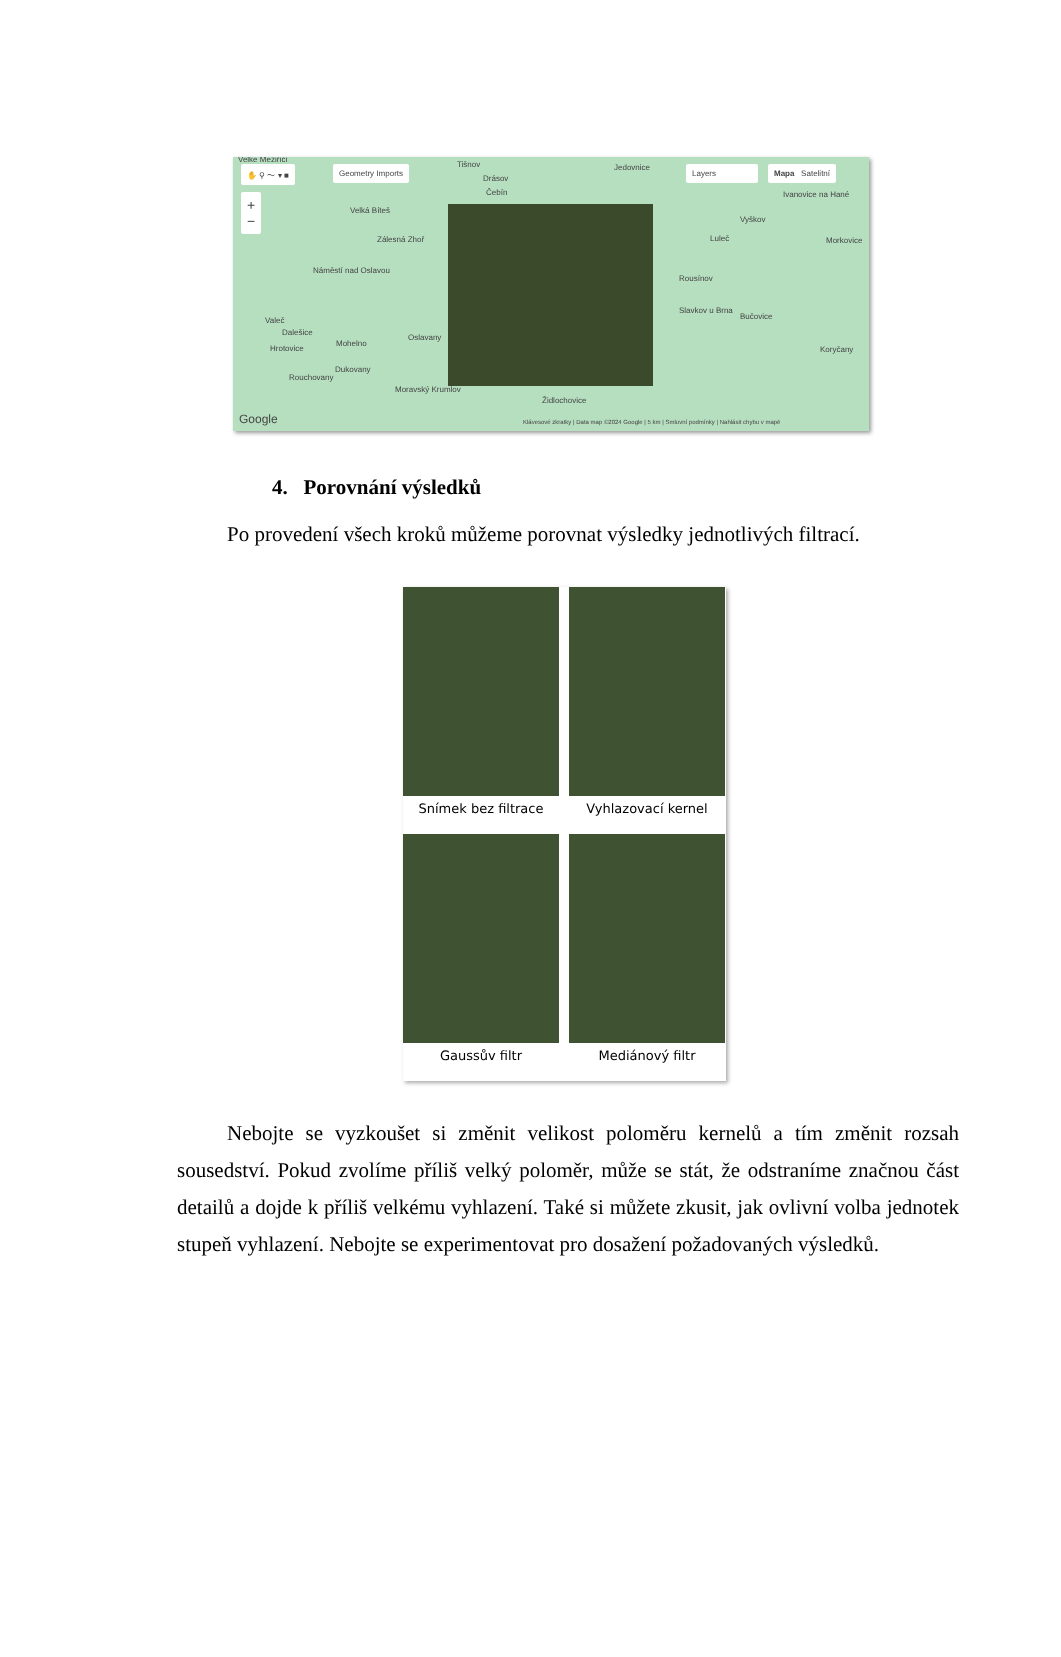✋ ⚲ 〜 ▾ ■ Geometry Imports Layers Mapa Satelitní
+
−
Velké Meziříčí
Tišnov
Drásov
Čebín
Jedovnice
Velká Bíteš
Zálesná Zhoř
Náměstí nad Oslavou
Ivanovice na Hané
Vyškov
Luleč Morkovice
Rousínov
Slavkov u Brna
Bučovice
Koryčany
Valeč
Dalešice
Hrotovice
Mohelno
Oslavany
Dukovany
Rouchovany
Moravský Krumlov
Židlochovice
Google Klávesové zkratky | Data map ©2024 Google | 5 km | Smluvní podmínky | Nahlásit chybu v mapě
4. Porovnání výsledků
Po provedení všech kroků můžeme porovnat výsledky jednotlivých filtrací.
Snímek bez filtrace
Vyhlazovací kernel
Gaussův filtr
Mediánový filtr
Nebojte se vyzkoušet si změnit velikost poloměru kernelů a tím změnit rozsah sousedství. Pokud zvolíme příliš velký poloměr, může se stát, že odstraníme značnou část detailů a dojde k příliš velkému vyhlazení. Také si můžete zkusit, jak ovlivní volba jednotek stupeň vyhlazení. Nebojte se experimentovat pro dosažení požadovaných výsledků.